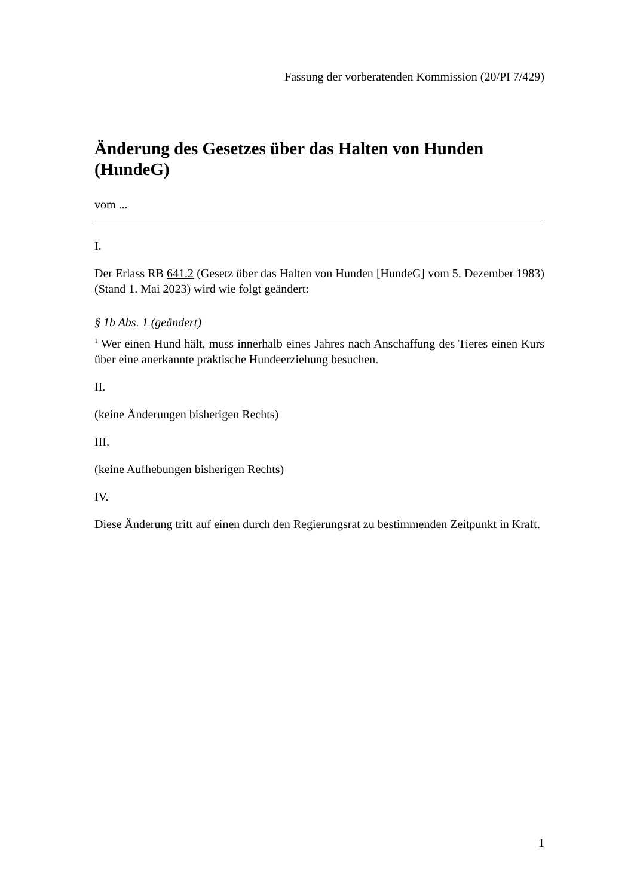Fassung der vorberatenden Kommission (20/PI 7/429)
Änderung des Gesetzes über das Halten von Hunden (HundeG)
vom ...
I.
Der Erlass RB 641.2 (Gesetz über das Halten von Hunden [HundeG] vom 5. Dezember 1983) (Stand 1. Mai 2023) wird wie folgt geändert:
§ 1b Abs. 1 (geändert)
<sup>1</sup> Wer einen Hund hält, muss innerhalb eines Jahres nach Anschaffung des Tieres einen Kurs über eine anerkannte praktische Hundeerziehung besuchen.
II.
(keine Änderungen bisherigen Rechts)
III.
(keine Aufhebungen bisherigen Rechts)
IV.
Diese Änderung tritt auf einen durch den Regierungsrat zu bestimmenden Zeitpunkt in Kraft.
1